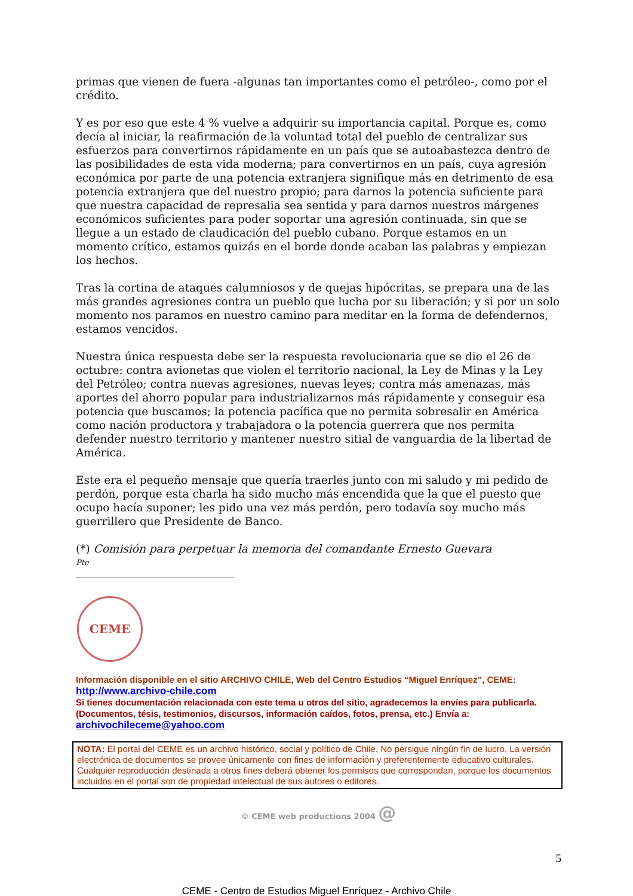primas que vienen de fuera -algunas tan importantes como el petróleo-, como por el crédito.
Y es por eso que este 4 % vuelve a adquirir su importancia capital. Porque es, como decía al iniciar, la reafirmación de la voluntad total del pueblo de centralizar sus esfuerzos para convertirnos rápidamente en un país que se autoabastezca dentro de las posibilidades de esta vida moderna; para convertirnos en un país, cuya agresión económica por parte de una potencia extranjera signifique más en detrimento de esa potencia extranjera que del nuestro propio; para darnos la potencia suficiente para que nuestra capacidad de represalia sea sentida y para darnos nuestros márgenes económicos suficientes para poder soportar una agresión continuada, sin que se llegue a un estado de claudicación del pueblo cubano. Porque estamos en un momento crítico, estamos quizás en el borde donde acaban las palabras y empiezan los hechos.
Tras la cortina de ataques calumniosos y de quejas hipócritas, se prepara una de las más grandes agresiones contra un pueblo que lucha por su liberación; y si por un solo momento nos paramos en nuestro camino para meditar en la forma de defendernos, estamos vencidos.
Nuestra única respuesta debe ser la respuesta revolucionaria que se dio el 26 de octubre: contra avionetas que violen el territorio nacional, la Ley de Minas y la Ley del Petróleo; contra nuevas agresiones, nuevas leyes; contra más amenazas, más aportes del ahorro popular para industrializarnos más rápidamente y conseguir esa potencia que buscamos; la potencia pacífica que no permita sobresalir en América como nación productora y trabajadora o la potencia guerrera que nos permita defender nuestro territorio y mantener nuestro sitial de vanguardia de la libertad de América.
Este era el pequeño mensaje que quería traerles junto con mi saludo y mi pedido de perdón, porque esta charla ha sido mucho más encendida que la que el puesto que ocupo hacía suponer; les pido una vez más perdón, pero todavía soy mucho más guerrillero que Presidente de Banco.
(*) Comisión para perpetuar la memoria del comandante Ernesto Guevara
Pte
CEME
Información disponible en el sitio ARCHIVO CHILE, Web del Centro Estudios “Miguel Enríquez”, CEME:
http://www.archivo-chile.com
Si tienes documentación relacionada con este tema u otros del sitio, agradecemos la envíes para publicarla. (Documentos, tésis, testimonios, discursos, información caídos, fotos, prensa, etc.) Envía a:
archivochileceme@yahoo.com
NOTA: El portal del CEME es un archivo histórico, social y político de Chile. No persigue ningún fin de lucro. La versión electrónica de documentos se provee únicamente con fines de información y preferentemente educativo culturales. Cualquier reproducción destinada a otros fines deberá obtener los permisos que correspondan, porque los documentos incluidos en el portal son de propiedad intelectual de sus autores o editores.
© CEME web productions 2004 @
5
CEME - Centro de Estudios Miguel Enríquez - Archivo Chile